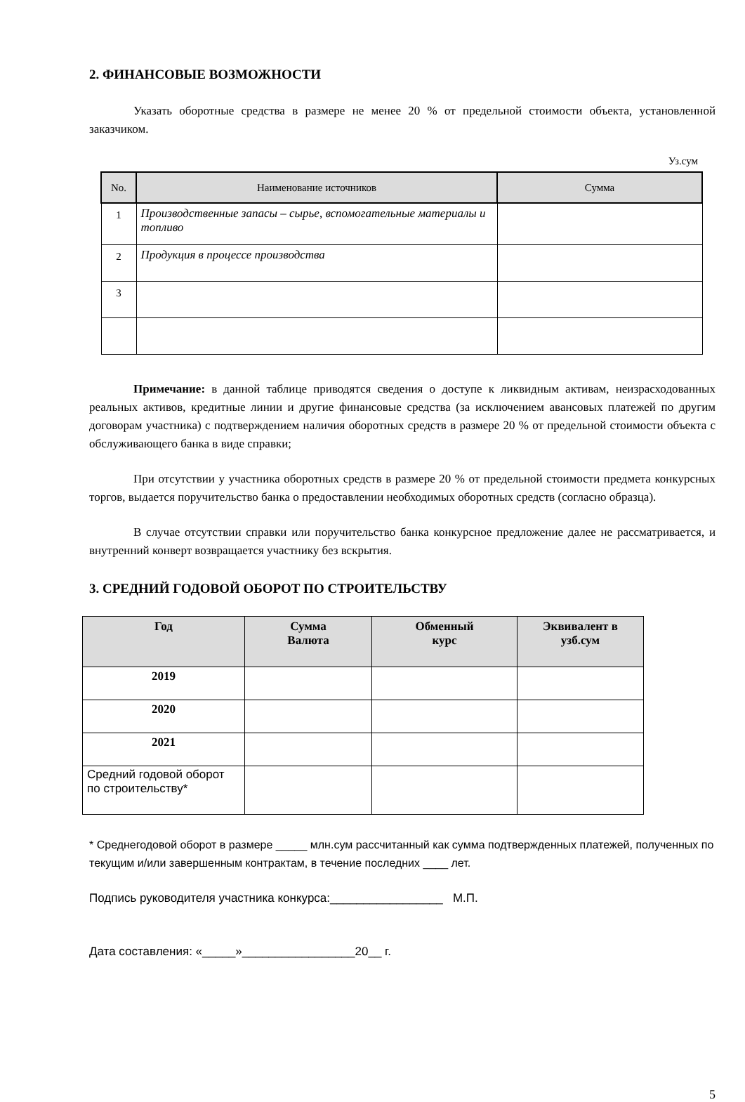2. ФИНАНСОВЫЕ ВОЗМОЖНОСТИ
Указать оборотные средства в размере не менее 20 % от предельной стоимости объекта, установленной заказчиком.
Уз.сум
| No. | Наименование источников | Сумма |
| --- | --- | --- |
| 1 | Производственные запасы – сырье, вспомогательные материалы и топливо | |
| 2 | Продукция в процессе производства | |
| 3 | | |
Примечание: в данной таблице приводятся сведения о доступе к ликвидным активам, неизрасходованных реальных активов, кредитные линии и другие финансовые средства (за исключением авансовых платежей по другим договорам участника) с подтверждением наличия оборотных средств в размере 20 % от предельной стоимости объекта с обслуживающего банка в виде справки;
При отсутствии у участника оборотных средств в размере 20 % от предельной стоимости предмета конкурсных торгов, выдается поручительство банка о предоставлении необходимых оборотных средств (согласно образца).
В случае отсутствии справки или поручительство банка конкурсное предложение далее не рассматривается, и внутренний конверт возвращается участнику без вскрытия.
3. СРЕДНИЙ ГОДОВОЙ ОБОРОТ ПО СТРОИТЕЛЬСТВУ
| Год | Сумма Валюта | Обменный курс | Эквивалент в узб.сум |
| --- | --- | --- | --- |
| 2019 | | | |
| 2020 | | | |
| 2021 | | | |
| Средний годовой оборот по строительству* | | | |
* Среднегодовой оборот в размере _____ млн.сум рассчитанный как сумма подтвержденных платежей, полученных по текущим и/или завершенным контрактам, в течение последних ____ лет.
Подпись руководителя участника конкурса:_________________ М.П.
Дата составления: «_____»_________________20__ г.
5